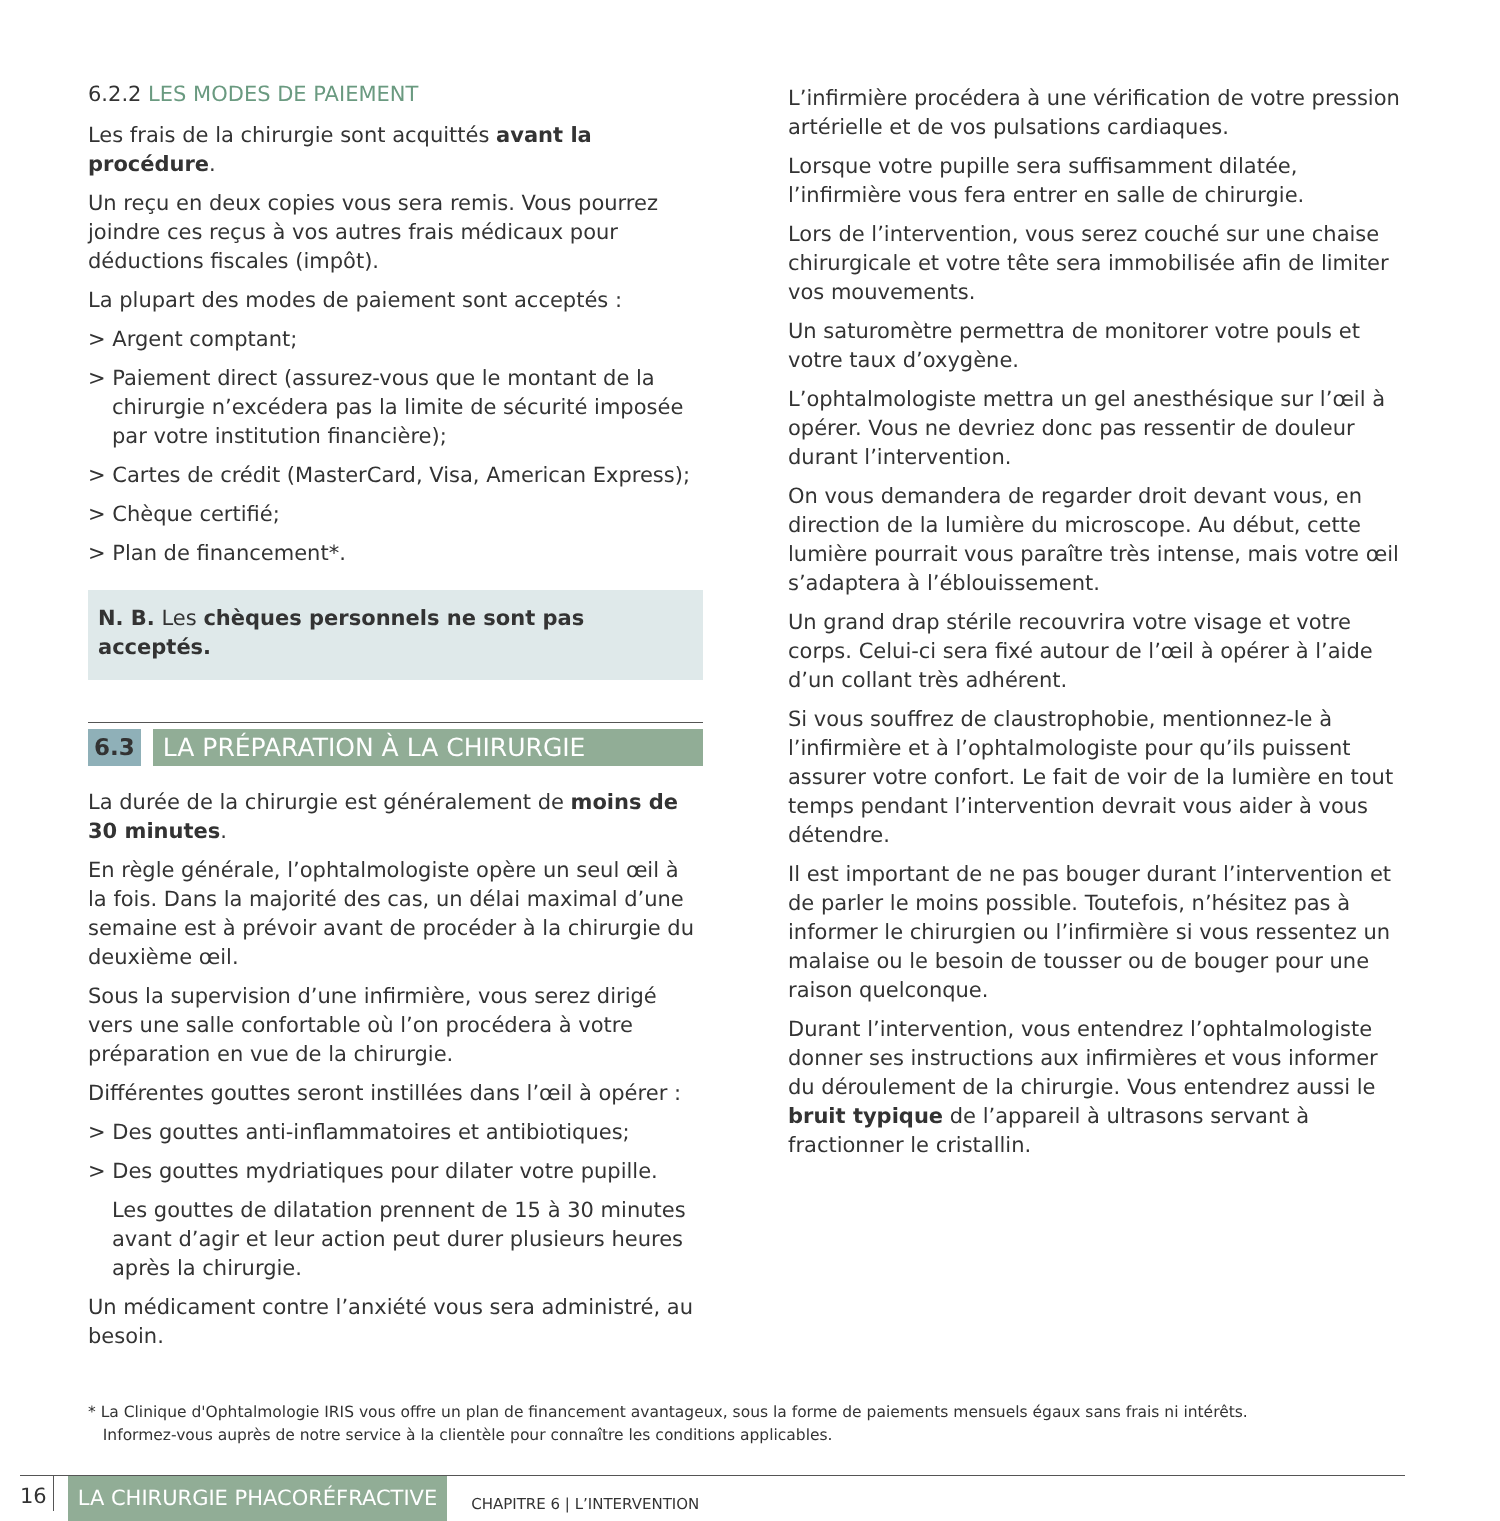6.2.2 LES MODES DE PAIEMENT
Les frais de la chirurgie sont acquittés avant la procédure.
Un reçu en deux copies vous sera remis. Vous pourrez joindre ces reçus à vos autres frais médicaux pour déductions fiscales (impôt).
La plupart des modes de paiement sont acceptés :
> Argent comptant;
> Paiement direct (assurez-vous que le montant de la chirurgie n’excédera pas la limite de sécurité imposée par votre institution financière);
> Cartes de crédit (MasterCard, Visa, American Express);
> Chèque certifié;
> Plan de financement*.
N. B. Les chèques personnels ne sont pas acceptés.
6.3 LA PRÉPARATION À LA CHIRURGIE
La durée de la chirurgie est généralement de moins de 30 minutes.
En règle générale, l’ophtalmologiste opère un seul œil à la fois. Dans la majorité des cas, un délai maximal d’une semaine est à prévoir avant de procéder à la chirurgie du deuxième œil.
Sous la supervision d’une infirmière, vous serez dirigé vers une salle confortable où l’on procédera à votre préparation en vue de la chirurgie.
Différentes gouttes seront instillées dans l’œil à opérer :
> Des gouttes anti-inflammatoires et antibiotiques;
> Des gouttes mydriatiques pour dilater votre pupille.
Les gouttes de dilatation prennent de 15 à 30 minutes avant d’agir et leur action peut durer plusieurs heures après la chirurgie.
Un médicament contre l’anxiété vous sera administré, au besoin.
L’infirmière procédera à une vérification de votre pression artérielle et de vos pulsations cardiaques.
Lorsque votre pupille sera suffisamment dilatée, l’infirmière vous fera entrer en salle de chirurgie.
Lors de l’intervention, vous serez couché sur une chaise chirurgicale et votre tête sera immobilisée afin de limiter vos mouvements.
Un saturomètre permettra de monitorer votre pouls et votre taux d’oxygène.
L’ophtalmologiste mettra un gel anesthésique sur l’œil à opérer. Vous ne devriez donc pas ressentir de douleur durant l’intervention.
On vous demandera de regarder droit devant vous, en direction de la lumière du microscope. Au début, cette lumière pourrait vous paraître très intense, mais votre œil s’adaptera à l’éblouissement.
Un grand drap stérile recouvrira votre visage et votre corps. Celui-ci sera fixé autour de l’œil à opérer à l’aide d’un collant très adhérent.
Si vous souffrez de claustrophobie, mentionnez-le à l’infirmière et à l’ophtalmologiste pour qu’ils puissent assurer votre confort. Le fait de voir de la lumière en tout temps pendant l’intervention devrait vous aider à vous détendre.
Il est important de ne pas bouger durant l’intervention et de parler le moins possible. Toutefois, n’hésitez pas à informer le chirurgien ou l’infirmière si vous ressentez un malaise ou le besoin de tousser ou de bouger pour une raison quelconque.
Durant l’intervention, vous entendrez l’ophtalmologiste donner ses instructions aux infirmières et vous informer du déroulement de la chirurgie. Vous entendrez aussi le bruit typique de l’appareil à ultrasons servant à fractionner le cristallin.
* La Clinique d'Ophtalmologie IRIS vous offre un plan de financement avantageux, sous la forme de paiements mensuels égaux sans frais ni intérêts.
Informez-vous auprès de notre service à la clientèle pour connaître les conditions applicables.
16 LA CHIRURGIE PHACORÉFRACTIVE CHAPITRE 6 | L’INTERVENTION